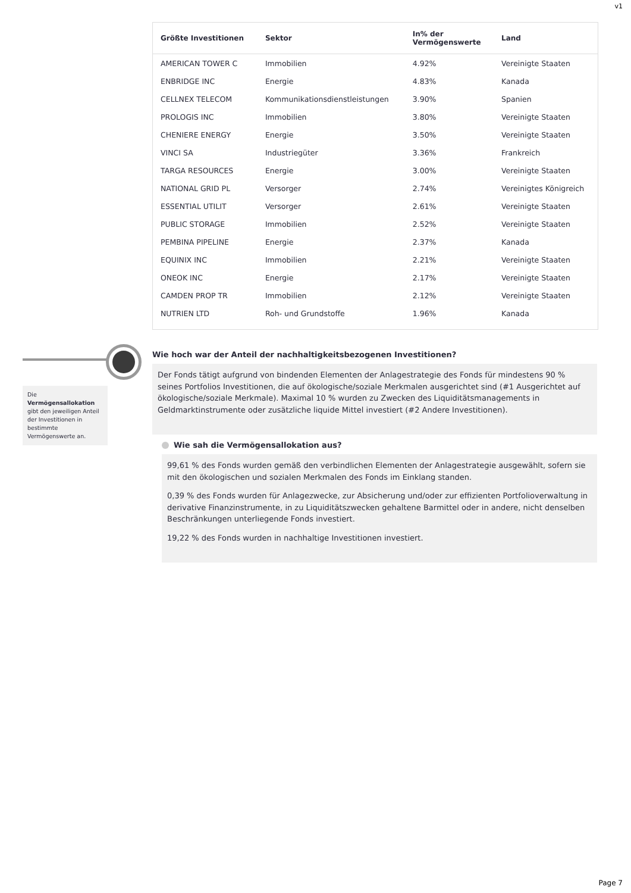v1
| Größte Investitionen | Sektor | In% der Vermögenswerte | Land |
| --- | --- | --- | --- |
| AMERICAN TOWER C | Immobilien | 4.92% | Vereinigte Staaten |
| ENBRIDGE INC | Energie | 4.83% | Kanada |
| CELLNEX TELECOM | Kommunikationsdienstleistungen | 3.90% | Spanien |
| PROLOGIS INC | Immobilien | 3.80% | Vereinigte Staaten |
| CHENIERE ENERGY | Energie | 3.50% | Vereinigte Staaten |
| VINCI SA | Industriegüter | 3.36% | Frankreich |
| TARGA RESOURCES | Energie | 3.00% | Vereinigte Staaten |
| NATIONAL GRID PL | Versorger | 2.74% | Vereinigtes Königreich |
| ESSENTIAL UTILIT | Versorger | 2.61% | Vereinigte Staaten |
| PUBLIC STORAGE | Immobilien | 2.52% | Vereinigte Staaten |
| PEMBINA PIPELINE | Energie | 2.37% | Kanada |
| EQUINIX INC | Immobilien | 2.21% | Vereinigte Staaten |
| ONEOK INC | Energie | 2.17% | Vereinigte Staaten |
| CAMDEN PROP TR | Immobilien | 2.12% | Vereinigte Staaten |
| NUTRIEN LTD | Roh- und Grundstoffe | 1.96% | Kanada |
Die Vermögensallokation gibt den jeweiligen Anteil der Investitionen in bestimmte Vermögenswerte an.
Wie hoch war der Anteil der nachhaltigkeitsbezogenen Investitionen?
Der Fonds tätigt aufgrund von bindenden Elementen der Anlagestrategie des Fonds für mindestens 90 % seines Portfolios Investitionen, die auf ökologische/soziale Merkmalen ausgerichtet sind (#1 Ausgerichtet auf ökologische/soziale Merkmale). Maximal 10 % wurden zu Zwecken des Liquiditätsmanagements in Geldmarktinstrumente oder zusätzliche liquide Mittel investiert (#2 Andere Investitionen).
Wie sah die Vermögensallokation aus?
99,61 % des Fonds wurden gemäß den verbindlichen Elementen der Anlagestrategie ausgewählt, sofern sie mit den ökologischen und sozialen Merkmalen des Fonds im Einklang standen.
0,39 % des Fonds wurden für Anlagezwecke, zur Absicherung und/oder zur effizienten Portfolioverwaltung in derivative Finanzinstrumente, in zu Liquiditätszwecken gehaltene Barmittel oder in andere, nicht denselben Beschränkungen unterliegende Fonds investiert.
19,22 % des Fonds wurden in nachhaltige Investitionen investiert.
Page 7